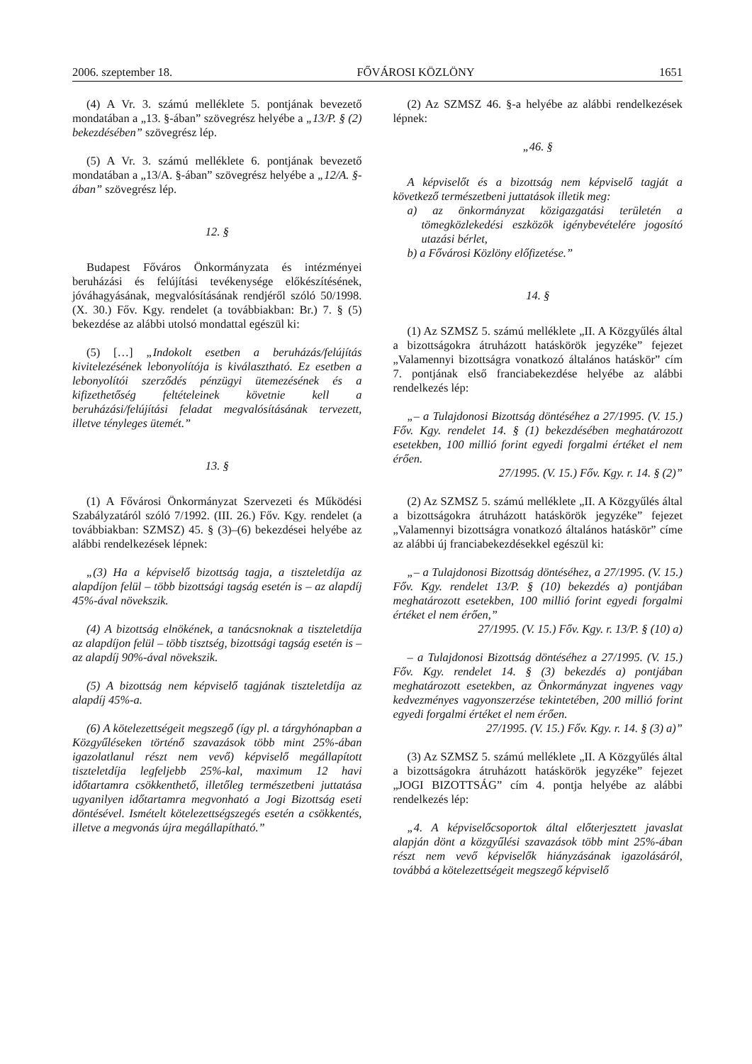2006. szeptember 18. FŐVÁROSI KÖZLÖNY 1651
(4) A Vr. 3. számú melléklete 5. pontjának bevezető mondatában a „13. §-ában” szövegrész helyébe a „13/P. § (2) bekezdésében” szövegrész lép.
(5) A Vr. 3. számú melléklete 6. pontjának bevezető mondatában a „13/A. §-ában” szövegrész helyébe a „12/A. §-ában” szövegrész lép.
12. §
Budapest Főváros Önkormányzata és intézményei beruházási és felújítási tevékenysége előkészítésének, jóváhagyásának, megvalósításának rendjéről szóló 50/1998. (X. 30.) Főv. Kgy. rendelet (a továbbiakban: Br.) 7. § (5) bekezdése az alábbi utolsó mondattal egészül ki:
(5) […] „Indokolt esetben a beruházás/felújítás kivitelezésének lebonyolítója is kiválasztható. Ez esetben a lebonyolítói szerződés pénzügyi ütemezésének és a kifizethetőség feltételeinek követnie kell a beruházási/felújítási feladat megvalósításának tervezett, illetve tényleges ütemét.”
13. §
(1) A Fővárosi Önkormányzat Szervezeti és Működési Szabályzatáról szóló 7/1992. (III. 26.) Főv. Kgy. rendelet (a továbbiakban: SZMSZ) 45. § (3)–(6) bekezdései helyébe az alábbi rendelkezések lépnek:
„(3) Ha a képviselő bizottság tagja, a tiszteletdíja az alapdíjon felül – több bizottsági tagság esetén is – az alapdíj 45%-ával növekszik.
(4) A bizottság elnökének, a tanácsnoknak a tiszteletdíja az alapdíjon felül – több tisztség, bizottsági tagság esetén is – az alapdíj 90%-ával növekszik.
(5) A bizottság nem képviselő tagjának tiszteletdíja az alapdíj 45%-a.
(6) A kötelezettségeit megszegő (így pl. a tárgyhónapban a Közgyűléseken történő szavazások több mint 25%-ában igazolatlanul részt nem vevő) képviselő megállapított tiszteletdíja legfeljebb 25%-kal, maximum 12 havi időtartamra csökkenthető, illetőleg természetbeni juttatása ugyanilyen időtartamra megvonható a Jogi Bizottság eseti döntésével. Ismételt kötelezettségszegés esetén a csökkentés, illetve a megvonás újra megállapítható.”
(2) Az SZMSZ 46. §-a helyébe az alábbi rendelkezések lépnek:
„46. §
A képviselőt és a bizottság nem képviselő tagját a következő természetbeni juttatások illetik meg:
a) az önkormányzat közigazgatási területén a tömegközlekedési eszközök igénybevételére jogosító utazási bérlet,
b) a Fővárosi Közlöny előfizetése.”
14. §
(1) Az SZMSZ 5. számú melléklete „II. A Közgyűlés által a bizottságokra átruházott hatáskörök jegyzéke” fejezet „Valamennyi bizottságra vonatkozó általános hatáskör” cím 7. pontjának első franciabekezdése helyébe az alábbi rendelkezés lép:
„– a Tulajdonosi Bizottság döntéséhez a 27/1995. (V. 15.) Főv. Kgy. rendelet 14. § (1) bekezdésében meghatározott esetekben, 100 millió forint egyedi forgalmi értéket el nem érően.
27/1995. (V. 15.) Főv. Kgy. r. 14. § (2)”
(2) Az SZMSZ 5. számú melléklete „II. A Közgyűlés által a bizottságokra átruházott hatáskörök jegyzéke” fejezet „Valamennyi bizottságra vonatkozó általános hatáskör” címe az alábbi új franciabekezdésekkel egészül ki:
„– a Tulajdonosi Bizottság döntéséhez, a 27/1995. (V. 15.) Főv. Kgy. rendelet 13/P. § (10) bekezdés a) pontjában meghatározott esetekben, 100 millió forint egyedi forgalmi értéket el nem érően,”
27/1995. (V. 15.) Főv. Kgy. r. 13/P. § (10) a)
– a Tulajdonosi Bizottság döntéséhez a 27/1995. (V. 15.) Főv. Kgy. rendelet 14. § (3) bekezdés a) pontjában meghatározott esetekben, az Önkormányzat ingyenes vagy kedvezményes vagyonszerzése tekintetében, 200 millió forint egyedi forgalmi értéket el nem érően.
27/1995. (V. 15.) Főv. Kgy. r. 14. § (3) a)”
(3) Az SZMSZ 5. számú melléklete „II. A Közgyűlés által a bizottságokra átruházott hatáskörök jegyzéke” fejezet „JOGI BIZOTTSÁG” cím 4. pontja helyébe az alábbi rendelkezés lép:
„4. A képviselőcsoportok által előterjesztett javaslat alapján dönt a közgyűlési szavazások több mint 25%-ában részt nem vevő képviselők hiányzásának igazolásáról, továbbá a kötelezettségeit megszegő képviselő